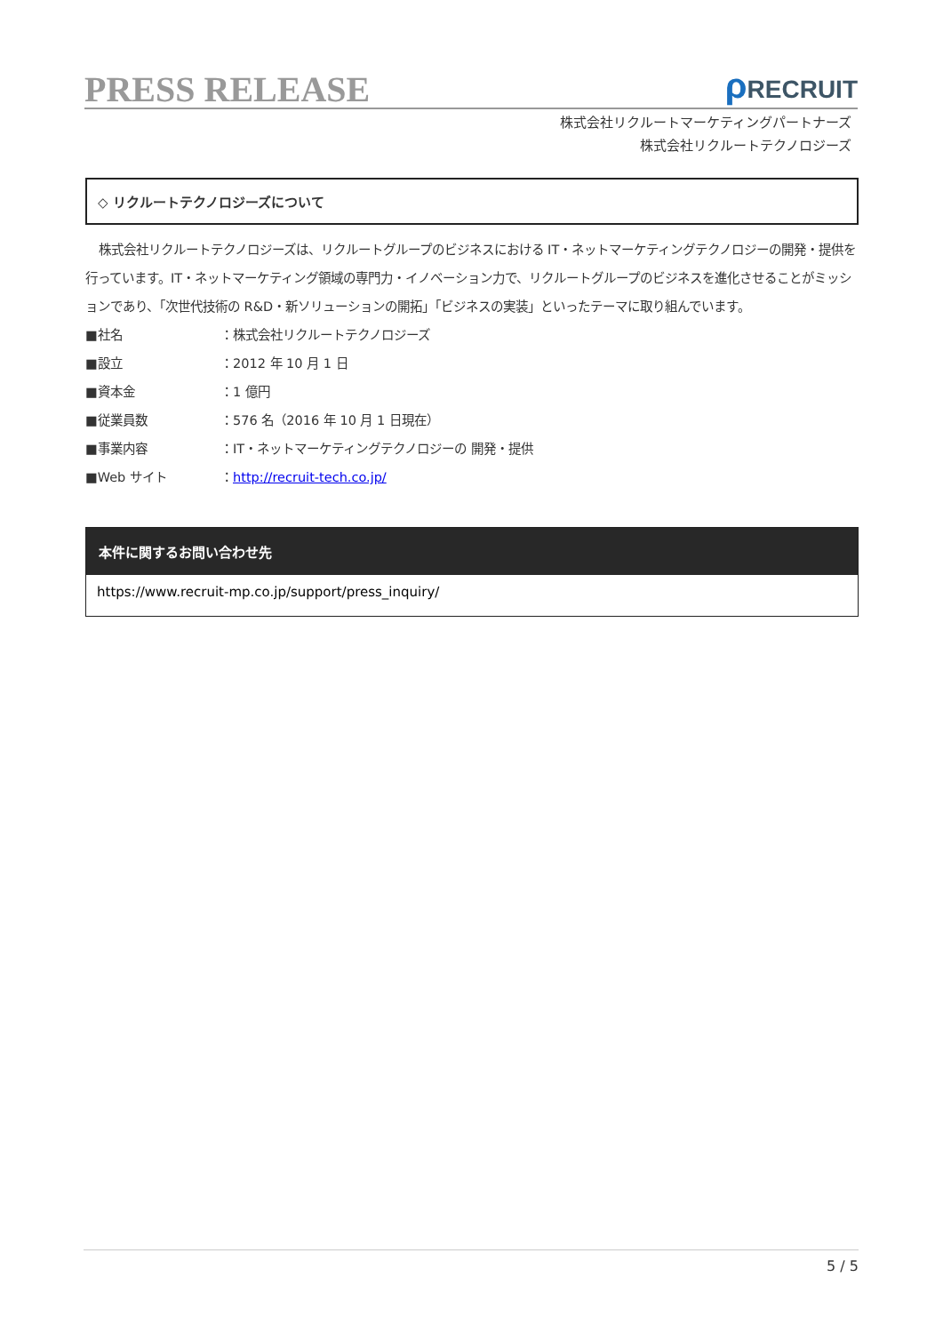PRESS RELEASE
ρ RECRUIT
株式会社リクルートマーケティングパートナーズ
株式会社リクルートテクノロジーズ
◇ リクルートテクノロジーズについて
株式会社リクルートテクノロジーズは、リクルートグループのビジネスにおける IT・ネットマーケティングテクノロジーの開発・提供を行っています。IT・ネットマーケティング領域の専門力・イノベーション力で、リクルートグループのビジネスを進化させることがミッションであり、「次世代技術の R&D・新ソリューションの開拓」「ビジネスの実装」といったテーマに取り組んでいます。
■社名 ：株式会社リクルートテクノロジーズ
■設立 ：2012 年 10 月 1 日
■資本金 ：1 億円
■従業員数 ：576 名（2016 年 10 月 1 日現在）
■事業内容 ：IT・ネットマーケティングテクノロジーの 開発・提供
■Web サイト ：http://recruit-tech.co.jp/
本件に関するお問い合わせ先
https://www.recruit-mp.co.jp/support/press_inquiry/
5 / 5